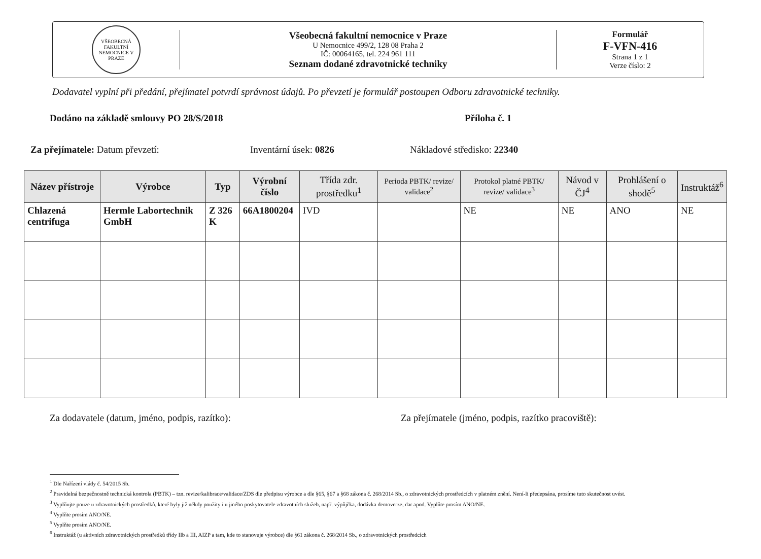VŠEOBECNÁ FAKULTNÍ NEMOCNICE V PRAZE
Všeobecná fakultní nemocnice v Praze
U Nemocnice 499/2, 128 08 Praha 2
IČ: 00064165, tel. 224 961 111
Seznam dodané zdravotnické techniky
Formulář
F-VFN-416
Strana 1 z 1
Verze číslo: 2
Dodavatel vyplní při předání, přejímatel potvrdí správnost údajů. Po převzetí je formulář postoupen Odboru zdravotnické techniky.
Dodáno na základě smlouvy PO 28/S/2018 Příloha č. 1
Za přejímatele: Datum převzetí: Inventární úsek: 0826 Nákladové středisko: 22340
| Název přístroje | Výrobce | Typ | Výrobní číslo | Třída zdr. prostředku<sup>1</sup> | Perioda PBTK/ revize/ validace<sup>2</sup> | Protokol platné PBTK/ revize/ validace<sup>3</sup> | Návod v ČJ<sup>4</sup> | Prohlášení o shodě<sup>5</sup> | Instruktáž<sup>6</sup> |
| --- | --- | --- | --- | --- | --- | --- | --- | --- | --- |
| Chlazená centrifuga | Hermle Labortechnik GmbH | Z 326 K | 66A1800204 | IVD | | NE | NE | ANO | NE |
Za dodavatele (datum, jméno, podpis, razítko): Za přejímatele (jméno, podpis, razítko pracoviště):
<sup>1</sup> Dle Nařízení vlády č. 54/2015 Sb.
<sup>2</sup> Pravidelná bezpečnostně technická kontrola (PBTK) – tzn. revize/kalibrace/validace/ZDS dle předpisu výrobce a dle §65, §67 a §68 zákona č. 268/2014 Sb., o zdravotnických prostředcích v platném znění. Není-li předepsána, prosíme tuto skutečnost uvést.
<sup>3</sup> Vyplňujte pouze u zdravotnických prostředků, které byly již někdy použity i u jiného poskytovatele zdravotních služeb, např. výpůjčka, dodávka demoverze, dar apod. Vyplňte prosím ANO/NE.
<sup>4</sup> Vyplňte prosím ANO/NE.
<sup>5</sup> Vyplňte prosím ANO/NE.
<sup>6</sup> Instruktáž (u aktivních zdravotnických prostředků třídy IIb a III, AIZP a tam, kde to stanovuje výrobce) dle §61 zákona č. 268/2014 Sb., o zdravotnických prostředcích